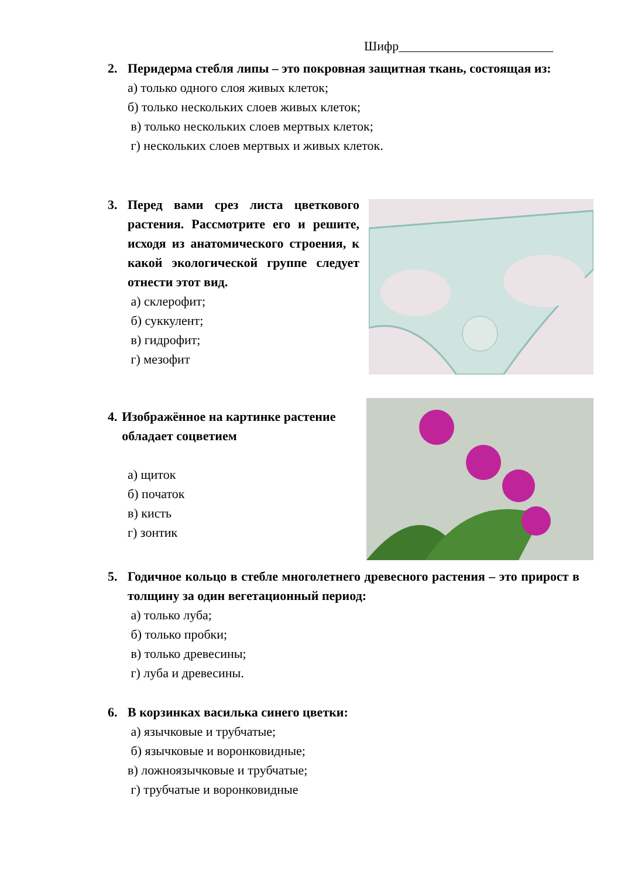Шифр________________________
2. Перидерма стебля липы – это покровная защитная ткань, состоящая из:
а) только одного слоя живых клеток;
б) только нескольких слоев живых клеток;
в) только нескольких слоев мертвых клеток;
г) нескольких слоев мертвых и живых клеток.
3. Перед вами срез листа цветкового растения. Рассмотрите его и решите, исходя из анатомического строения, к какой экологической группе следует отнести этот вид.
а) склерофит;
б) суккулент;
в) гидрофит;
г) мезофит
4. Изображённое на картинке растение обладает соцветием
а) щиток
б) початок
в) кисть
г) зонтик
5. Годичное кольцо в стебле многолетнего древесного растения – это прирост в толщину за один вегетационный период:
а) только луба;
б) только пробки;
в) только древесины;
г) луба и древесины.
6. В корзинках василька синего цветки:
а) язычковые и трубчатые;
б) язычковые и воронковидные;
в) ложноязычковые и трубчатые;
г) трубчатые и воронковидные